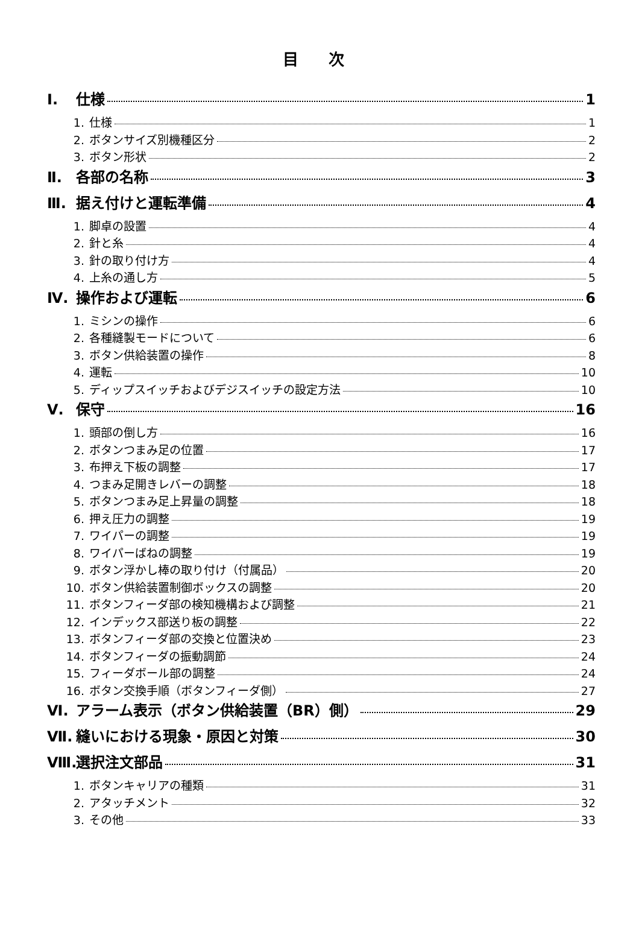目 次
Ⅰ. 仕様 1
1. 仕様 1
2. ボタンサイズ別機種区分 2
3. ボタン形状 2
Ⅱ. 各部の名称 3
Ⅲ. 据え付けと運転準備 4
1. 脚卓の設置 4
2. 針と糸 4
3. 針の取り付け方 4
4. 上糸の通し方 5
Ⅳ. 操作および運転 6
1. ミシンの操作 6
2. 各種縫製モードについて 6
3. ボタン供給装置の操作 8
4. 運転 10
5. ディップスイッチおよびデジスイッチの設定方法 10
Ⅴ. 保守 16
1. 頭部の倒し方 16
2. ボタンつまみ足の位置 17
3. 布押え下板の調整 17
4. つまみ足開きレバーの調整 18
5. ボタンつまみ足上昇量の調整 18
6. 押え圧力の調整 19
7. ワイパーの調整 19
8. ワイパーばねの調整 19
9. ボタン浮かし棒の取り付け（付属品） 20
10. ボタン供給装置制御ボックスの調整 20
11. ボタンフィーダ部の検知機構および調整 21
12. インデックス部送り板の調整 22
13. ボタンフィーダ部の交換と位置決め 23
14. ボタンフィーダの振動調節 24
15. フィーダボール部の調整 24
16. ボタン交換手順（ボタンフィーダ側） 27
Ⅵ. アラーム表示（ボタン供給装置（BR）側） 29
Ⅶ. 縫いにおける現象・原因と対策 30
Ⅷ. 選択注文部品 31
1. ボタンキャリアの種類 31
2. アタッチメント 32
3. その他 33